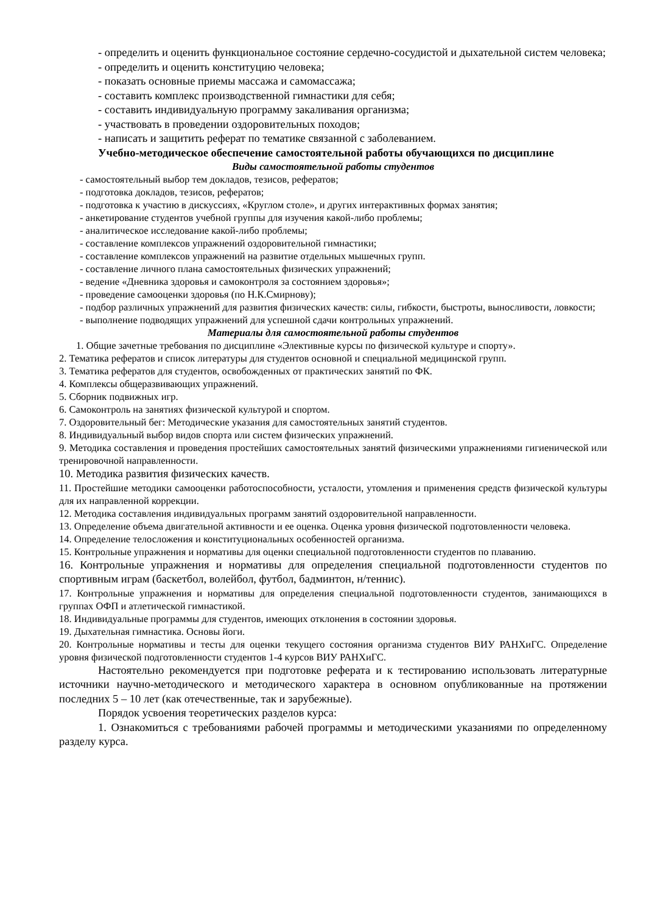- определить и оценить функциональное состояние сердечно-сосудистой и дыхательной систем человека;
- определить и оценить конституцию человека;
- показать основные приемы массажа и самомассажа;
- составить комплекс производственной гимнастики для себя;
- составить индивидуальную программу закаливания организма;
- участвовать в проведении оздоровительных походов;
- написать и защитить реферат по тематике связанной с заболеванием.
Учебно-методическое обеспечение самостоятельной работы обучающихся по дисциплине
Виды самостоятельной работы студентов
- самостоятельный выбор тем докладов, тезисов, рефератов;
- подготовка докладов, тезисов, рефератов;
- подготовка к участию в дискуссиях, «Круглом столе», и других интерактивных формах занятия;
- анкетирование студентов учебной группы для изучения какой-либо проблемы;
- аналитическое исследование какой-либо проблемы;
- составление комплексов упражнений оздоровительной гимнастики;
- составление комплексов упражнений на развитие отдельных мышечных групп.
- составление личного плана самостоятельных физических упражнений;
- ведение «Дневника здоровья и самоконтроля за состоянием здоровья»;
- проведение самооценки здоровья (по Н.К.Смирнову);
- подбор различных упражнений для развития физических качеств: силы, гибкости, быстроты, выносливости, ловкости;
- выполнение подводящих упражнений для успешной сдачи контрольных упражнений.
Материалы для самостоятельной работы студентов
1. Общие зачетные требования по дисциплине «Элективные курсы по физической культуре и спорту».
2. Тематика рефератов и список литературы для студентов основной и специальной медицинской групп.
3. Тематика рефератов для студентов, освобожденных от практических занятий по ФК.
4. Комплексы общеразвивающих упражнений.
5. Сборник подвижных игр.
6. Самоконтроль на занятиях физической культурой и спортом.
7. Оздоровительный бег: Методические указания для самостоятельных занятий студентов.
8. Индивидуальный выбор видов спорта или систем физических упражнений.
9. Методика составления и проведения простейших самостоятельных занятий физическими упражнениями гигиенической или тренировочной направленности.
10. Методика развития физических качеств.
11. Простейшие методики самооценки работоспособности, усталости, утомления и применения средств физической культуры для их направленной коррекции.
12. Методика составления индивидуальных программ занятий оздоровительной направленности.
13. Определение объема двигательной активности и ее оценка. Оценка уровня физической подготовленности человека.
14. Определение телосложения и конституциональных особенностей организма.
15. Контрольные упражнения и нормативы для оценки специальной подготовленности студентов по плаванию.
16. Контрольные упражнения и нормативы для определения специальной подготовленности студентов по спортивным играм (баскетбол, волейбол, футбол, бадминтон, н/теннис).
17. Контрольные упражнения и нормативы для определения специальной подготовленности студентов, занимающихся в группах ОФП и атлетической гимнастикой.
18. Индивидуальные программы для студентов, имеющих отклонения в состоянии здоровья.
19. Дыхательная гимнастика. Основы йоги.
20. Контрольные нормативы и тесты для оценки текущего состояния организма студентов ВИУ РАНХиГС. Определение уровня физической подготовленности студентов 1-4 курсов ВИУ РАНХиГС.
Настоятельно рекомендуется при подготовке реферата и к тестированию использовать литературные источники научно-методического и методического характера в основном опубликованные на протяжении последних 5 – 10 лет (как отечественные, так и зарубежные).
Порядок усвоения теоретических разделов курса:
1. Ознакомиться с требованиями рабочей программы и методическими указаниями по определенному разделу курса.